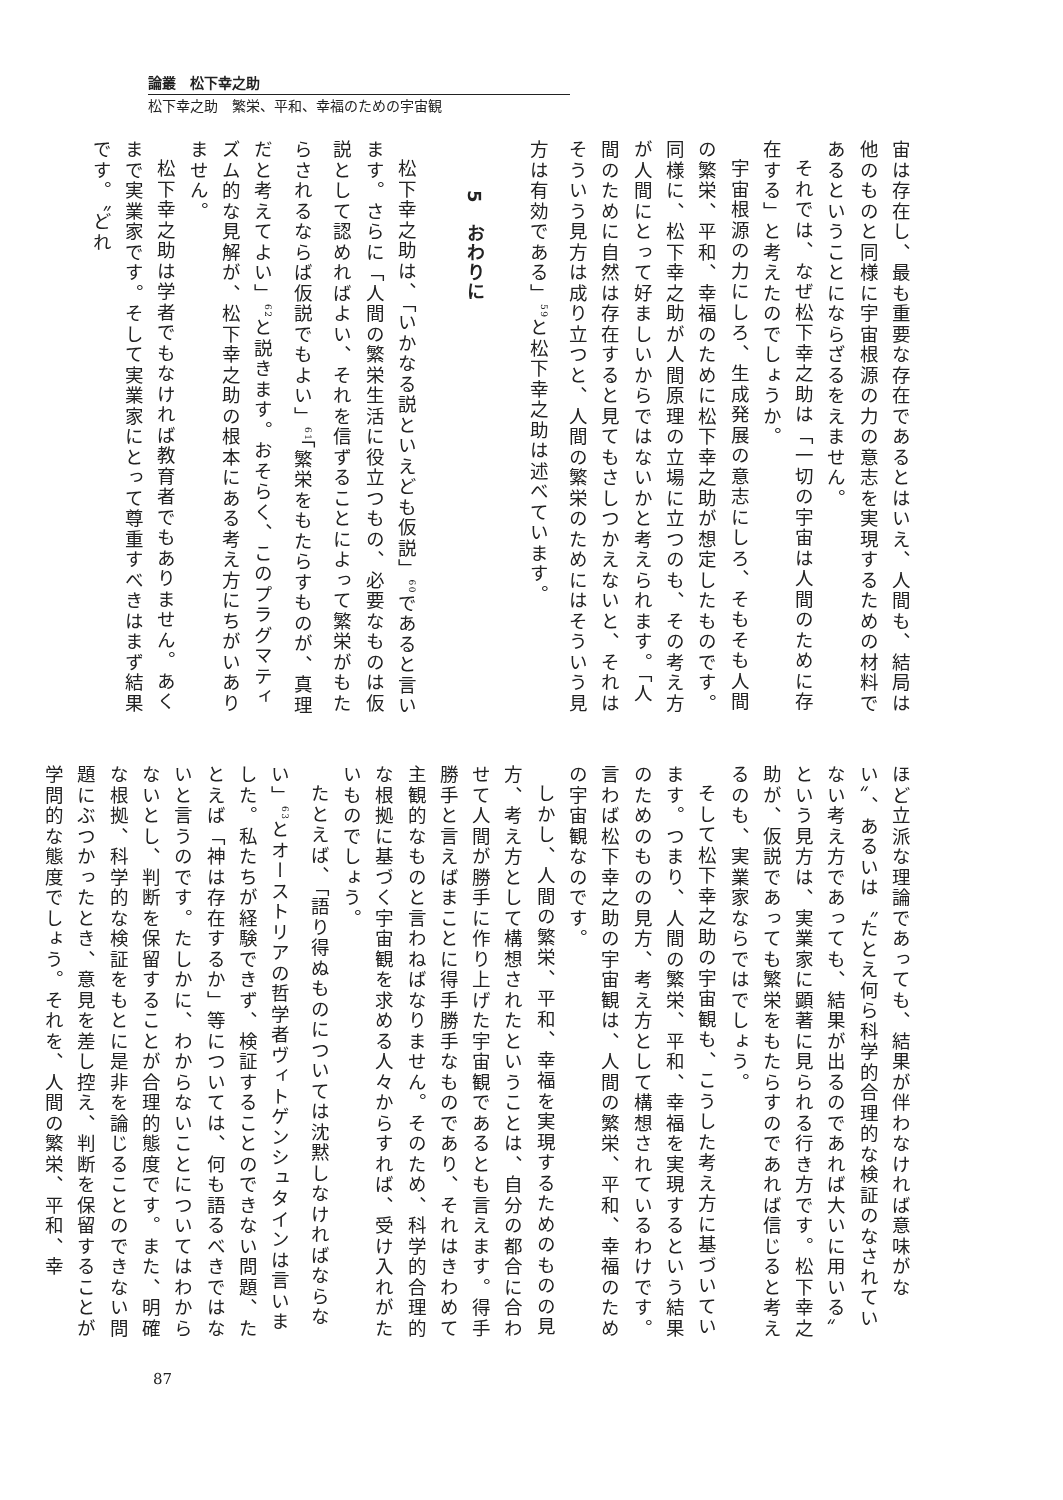論叢　松下幸之助
松下幸之助　繁栄、平和、幸福のための宇宙観
宙は存在し、最も重要な存在であるとはいえ、人間も、結局は他のものと同様に宇宙根源の力の意志を実現するための材料であるということにならざるをえません。
それでは、なぜ松下幸之助は「一切の宇宙は人間のために存在する」と考えたのでしょうか。
宇宙根源の力にしろ、生成発展の意志にしろ、そもそも人間の繁栄、平和、幸福のために松下幸之助が想定したものです。同様に、松下幸之助が人間原理の立場に立つのも、その考え方が人間にとって好ましいからではないかと考えられます。「人間のために自然は存在すると見てもさしつかえないと、それはそういう見方は成り立つと、人間の繁栄のためにはそういう見方は有効である」<sup>59</sup>と松下幸之助は述べています。
5　おわりに
松下幸之助は、「いかなる説といえども仮説」<sup>60</sup>であると言います。さらに「人間の繁栄生活に役立つもの、必要なものは仮説として認めればよい、それを信ずることによって繁栄がもたらされるならば仮説でもよい」<sup>61</sup>「繁栄をもたらすものが、真理だと考えてよい」<sup>62</sup>と説きます。おそらく、このプラグマティズム的な見解が、松下幸之助の根本にある考え方にちがいありません。
松下幸之助は学者でもなければ教育者でもありません。あくまで実業家です。そして実業家にとって尊重すべきはまず結果です。〝どれ
ほど立派な理論であっても、結果が伴わなければ意味がない〟、あるいは〝たとえ何ら科学的合理的な検証のなされていない考え方であっても、結果が出るのであれば大いに用いる〟という見方は、実業家に顕著に見られる行き方です。松下幸之助が、仮説であっても繁栄をもたらすのであれば信じると考えるのも、実業家ならではでしょう。
そして松下幸之助の宇宙観も、こうした考え方に基づいています。つまり、人間の繁栄、平和、幸福を実現するという結果のためのものの見方、考え方として構想されているわけです。言わば松下幸之助の宇宙観は、人間の繁栄、平和、幸福のための宇宙観なのです。
しかし、人間の繁栄、平和、幸福を実現するためのものの見方、考え方として構想されたということは、自分の都合に合わせて人間が勝手に作り上げた宇宙観であるとも言えます。得手勝手と言えばまことに得手勝手なものであり、それはきわめて主観的なものと言わねばなりません。そのため、科学的合理的な根拠に基づく宇宙観を求める人々からすれば、受け入れがたいものでしょう。
たとえば、「語り得ぬものについては沈黙しなければならない」<sup>63</sup>とオーストリアの哲学者ヴィトゲンシュタインは言いました。私たちが経験できず、検証することのできない問題、たとえば「神は存在するか」等については、何も語るべきではないと言うのです。たしかに、わからないことについてはわからないとし、判断を保留することが合理的態度です。また、明確な根拠、科学的な検証をもとに是非を論じることのできない問題にぶつかったとき、意見を差し控え、判断を保留することが学問的な態度でしょう。それを、人間の繁栄、平和、幸
87